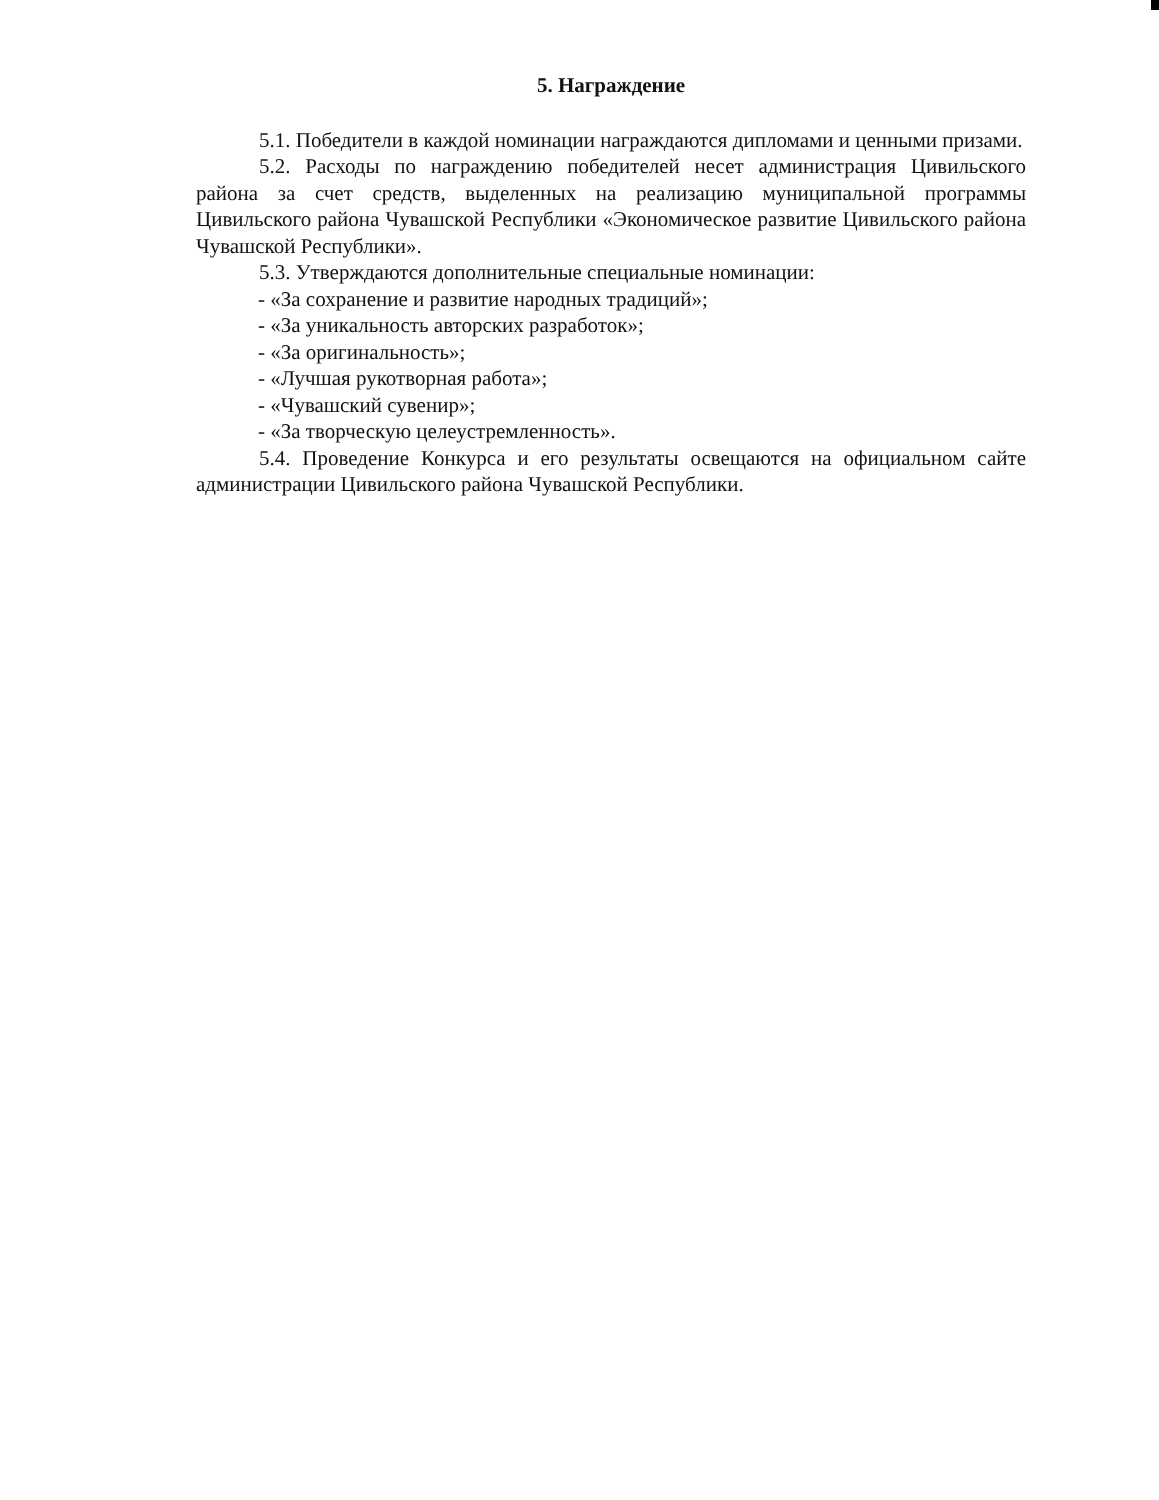5. Награждение
5.1. Победители в каждой номинации награждаются дипломами и ценными призами.
5.2. Расходы по награждению победителей несет администрация Цивильского района за счет средств, выделенных на реализацию муниципальной программы Цивильского района Чувашской Республики «Экономическое развитие Цивильского района Чувашской Республики».
5.3. Утверждаются дополнительные специальные номинации:
- «За сохранение и развитие народных традиций»;
- «За уникальность авторских разработок»;
- «За оригинальность»;
- «Лучшая рукотворная работа»;
- «Чувашский сувенир»;
- «За творческую целеустремленность».
5.4. Проведение Конкурса и его результаты освещаются на официальном сайте администрации Цивильского района Чувашской Республики.